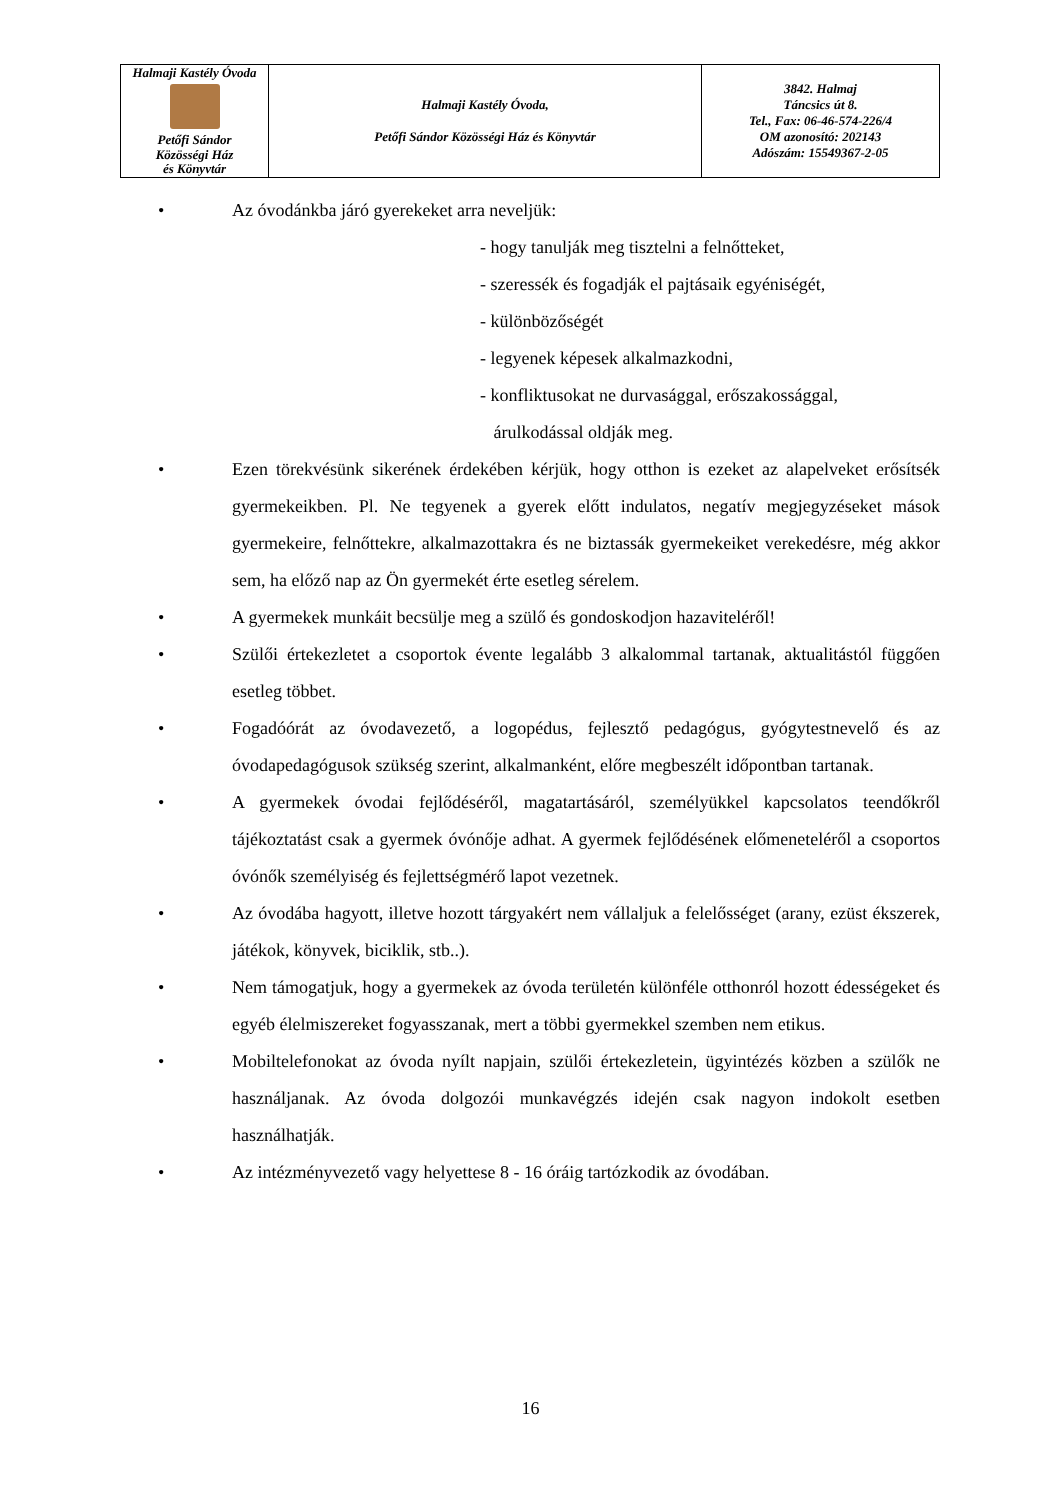| Halmaji Kastély Óvoda Petőfi Sándor Közösségi Ház és Könyvtár | Halmaji Kastély Óvoda, Petőfi Sándor Közösségi Ház és Könyvtár | 3842. Halmaj Táncsics út 8. Tel., Fax: 06-46-574-226/4 OM azonosító: 202143 Adószám: 15549367-2-05 |
• Az óvodánkba járó gyerekeket arra neveljük:
- hogy tanulják meg tisztelni a felnőtteket,
- szeressék és fogadják el pajtásaik egyéniségét,
- különbözőségét
- legyenek képesek alkalmazkodni,
- konfliktusokat ne durvasággal, erőszakossággal,
árulkodással oldják meg.
• Ezen törekvésünk sikerének érdekében kérjük, hogy otthon is ezeket az alapelveket erősítsék gyermekeikben. Pl. Ne tegyenek a gyerek előtt indulatos, negatív megjegyzéseket mások gyermekeire, felnőttekre, alkalmazottakra és ne biztassák gyermekeiket verekedésre, még akkor sem, ha előző nap az Ön gyermekét érte esetleg sérelem.
• A gyermekek munkáit becsülje meg a szülő és gondoskodjon hazaviteléről!
• Szülői értekezletet a csoportok évente legalább 3 alkalommal tartanak, aktualitástól függően esetleg többet.
• Fogadóórát az óvodavezető, a logopédus, fejlesztő pedagógus, gyógytestnevelő és az óvodapedagógusok szükség szerint, alkalmanként, előre megbeszélt időpontban tartanak.
• A gyermekek óvodai fejlődéséről, magatartásáról, személyükkel kapcsolatos teendőkről tájékoztatást csak a gyermek óvónője adhat. A gyermek fejlődésének előmeneteléről a csoportos óvónők személyiség és fejlettségmérő lapot vezetnek.
• Az óvodába hagyott, illetve hozott tárgyakért nem vállaljuk a felelősséget (arany, ezüst ékszerek, játékok, könyvek, biciklik, stb..).
• Nem támogatjuk, hogy a gyermekek az óvoda területén különféle otthonról hozott édességeket és egyéb élelmiszereket fogyasszanak, mert a többi gyermekkel szemben nem etikus.
• Mobiltelefonokat az óvoda nyílt napjain, szülői értekezletein, ügyintézés közben a szülők ne használjanak. Az óvoda dolgozói munkavégzés idején csak nagyon indokolt esetben használhatják.
• Az intézményvezető vagy helyettese 8 - 16 óráig tartózkodik az óvodában.
16